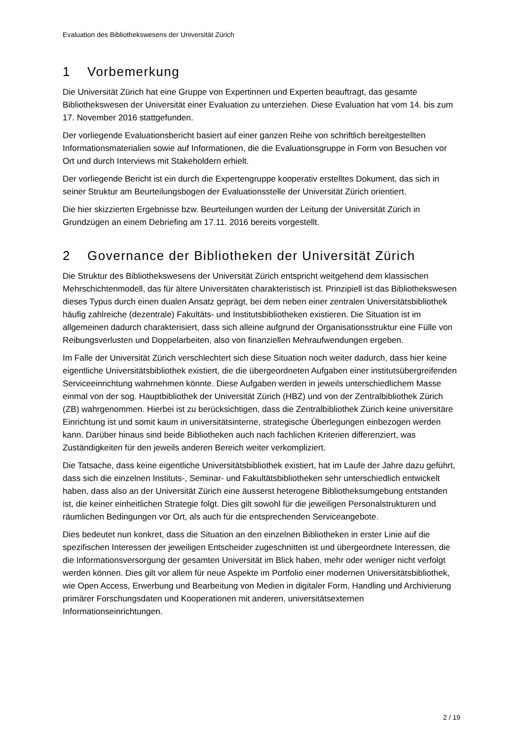Evaluation des Bibliothekswesens der Universität Zürich
1 Vorbemerkung
Die Universität Zürich hat eine Gruppe von Expertinnen und Experten beauftragt, das gesamte Bibliothekswesen der Universität einer Evaluation zu unterziehen. Diese Evaluation hat vom 14. bis zum 17. November 2016 stattgefunden.
Der vorliegende Evaluationsbericht basiert auf einer ganzen Reihe von schriftlich bereitgestellten Informationsmaterialien sowie auf Informationen, die die Evaluationsgruppe in Form von Besuchen vor Ort und durch Interviews mit Stakeholdern erhielt.
Der vorliegende Bericht ist ein durch die Expertengruppe kooperativ erstelltes Dokument, das sich in seiner Struktur am Beurteilungsbogen der Evaluationsstelle der Universität Zürich orientiert.
Die hier skizzierten Ergebnisse bzw. Beurteilungen wurden der Leitung der Universität Zürich in Grundzügen an einem Debriefing am 17.11. 2016 bereits vorgestellt.
2 Governance der Bibliotheken der Universität Zürich
Die Struktur des Bibliothekswesens der Universität Zürich entspricht weitgehend dem klassischen Mehrschichtenmodell, das für ältere Universitäten charakteristisch ist. Prinzipiell ist das Bibliothekswesen dieses Typus durch einen dualen Ansatz geprägt, bei dem neben einer zentralen Universitätsbibliothek häufig zahlreiche (dezentrale) Fakultäts- und Institutsbibliotheken existieren. Die Situation ist im allgemeinen dadurch charakterisiert, dass sich alleine aufgrund der Organisationsstruktur eine Fülle von Reibungsverlusten und Doppelarbeiten, also von finanziellen Mehraufwendungen ergeben.
Im Falle der Universität Zürich verschlechtert sich diese Situation noch weiter dadurch, dass hier keine eigentliche Universitätsbibliothek existiert, die die übergeordneten Aufgaben einer institutsübergreifenden Serviceeinrichtung wahrnehmen könnte. Diese Aufgaben werden in jeweils unterschiedlichem Masse einmal von der sog. Hauptbibliothek der Universität Zürich (HBZ) und von der Zentralbibliothek Zürich (ZB) wahrgenommen. Hierbei ist zu berücksichtigen, dass die Zentralbibliothek Zürich keine universitäre Einrichtung ist und somit kaum in universitätsinterne, strategische Überlegungen einbezogen werden kann. Darüber hinaus sind beide Bibliotheken auch nach fachlichen Kriterien differenziert, was Zuständigkeiten für den jeweils anderen Bereich weiter verkompliziert.
Die Tatsache, dass keine eigentliche Universitätsbibliothek existiert, hat im Laufe der Jahre dazu geführt, dass sich die einzelnen Instituts-, Seminar- und Fakultätsbibliotheken sehr unterschiedlich entwickelt haben, dass also an der Universität Zürich eine äusserst heterogene Bibliotheksumgebung entstanden ist, die keiner einheitlichen Strategie folgt. Dies gilt sowohl für die jeweiligen Personalstrukturen und räumlichen Bedingungen vor Ort, als auch für die entsprechenden Serviceangebote.
Dies bedeutet nun konkret, dass die Situation an den einzelnen Bibliotheken in erster Linie auf die spezifischen Interessen der jeweiligen Entscheider zugeschnitten ist und übergeordnete Interessen, die die Informationsversorgung der gesamten Universität im Blick haben, mehr oder weniger nicht verfolgt werden können. Dies gilt vor allem für neue Aspekte im Portfolio einer modernen Universitätsbibliothek, wie Open Access, Erwerbung und Bearbeitung von Medien in digitaler Form, Handling und Archivierung primärer Forschungsdaten und Kooperationen mit anderen, universitätsexternen Informationseinrichtungen.
2 / 19